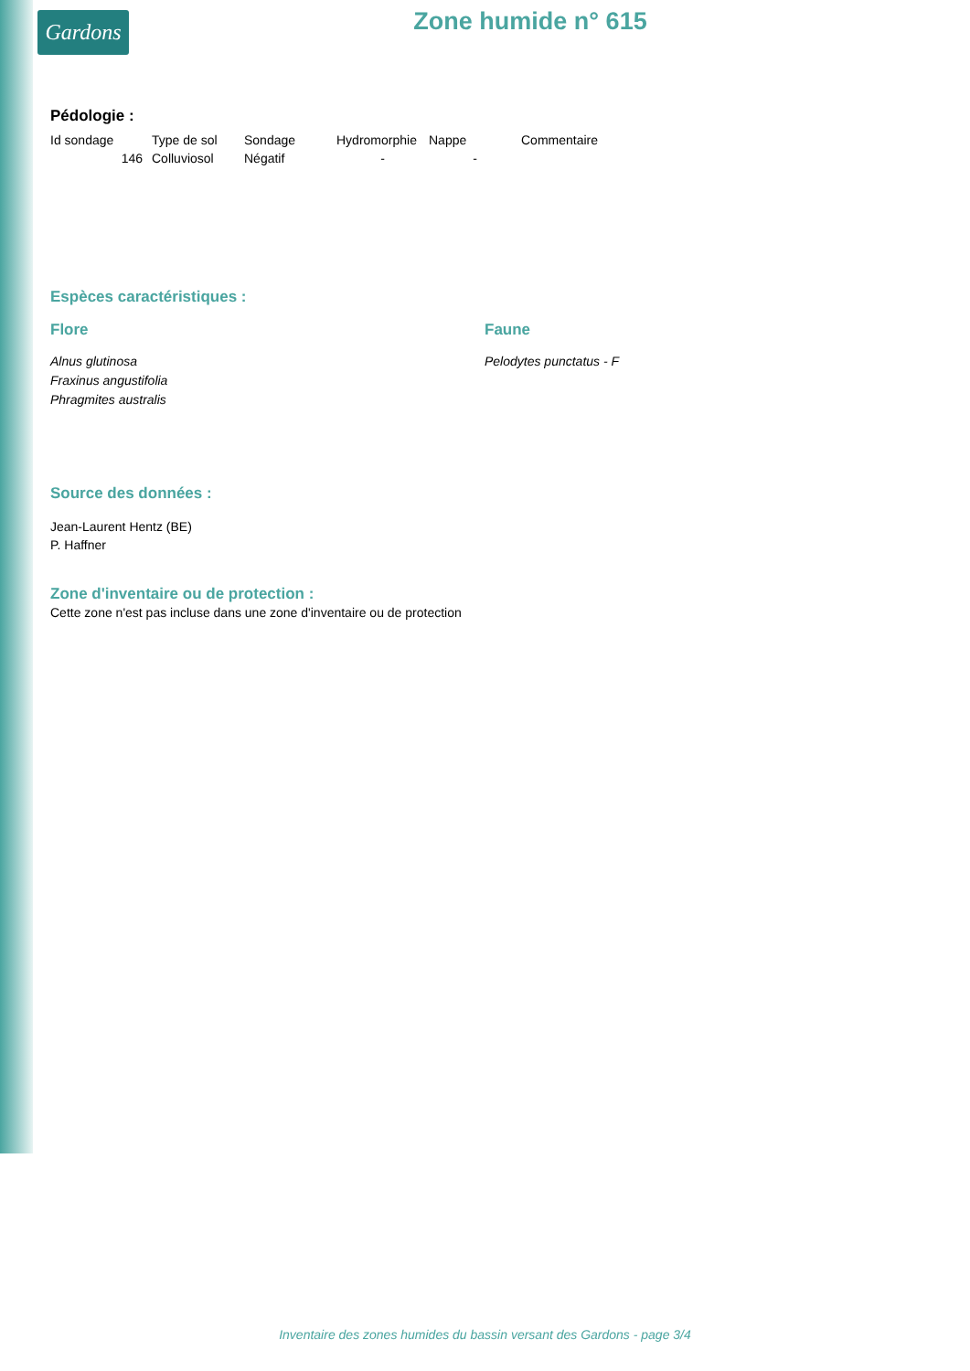Gardons
Zone humide n° 615
Pédologie :
| Id sondage | Type de sol | Sondage | Hydromorphie | Nappe | Commentaire |
| 146 | Colluviosol | Négatif | - | - | |
Espèces caractéristiques :
Flore
Alnus glutinosa
Fraxinus angustifolia
Phragmites australis
Faune
Pelodytes punctatus - F
Source des données :
Jean-Laurent Hentz (BE)
P. Haffner
Zone d'inventaire ou de protection :
Cette zone n'est pas incluse dans une zone d'inventaire ou de protection
Inventaire des zones humides du bassin versant des Gardons - page 3/4